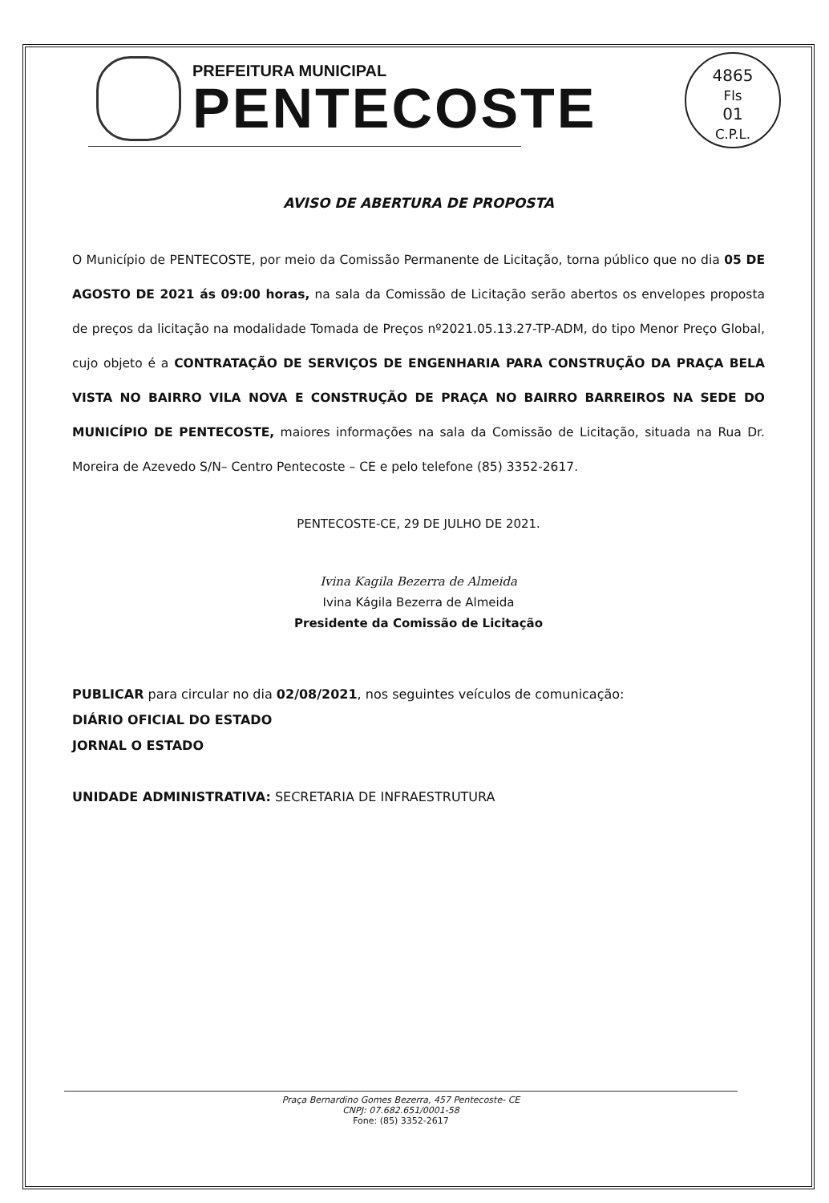4865
Fls
01
C.P.L.
PREFEITURA MUNICIPAL
PENTECOSTE
AVISO DE ABERTURA DE PROPOSTA
O Município de PENTECOSTE, por meio da Comissão Permanente de Licitação, torna público que no dia 05 DE AGOSTO DE 2021 ás 09:00 horas, na sala da Comissão de Licitação serão abertos os envelopes proposta de preços da licitação na modalidade Tomada de Preços nº2021.05.13.27-TP-ADM, do tipo Menor Preço Global, cujo objeto é a CONTRATAÇÃO DE SERVIÇOS DE ENGENHARIA PARA CONSTRUÇÃO DA PRAÇA BELA VISTA NO BAIRRO VILA NOVA E CONSTRUÇÃO DE PRAÇA NO BAIRRO BARREIROS NA SEDE DO MUNICÍPIO DE PENTECOSTE, maiores informações na sala da Comissão de Licitação, situada na Rua Dr. Moreira de Azevedo S/N– Centro Pentecoste – CE e pelo telefone (85) 3352-2617.
PENTECOSTE-CE, 29 DE JULHO DE 2021.
Ivina Kagila Bezerra de Almeida
Ivina Kágila Bezerra de Almeida
Presidente da Comissão de Licitação
PUBLICAR para circular no dia 02/08/2021, nos seguintes veículos de comunicação:
DIÁRIO OFICIAL DO ESTADO
JORNAL O ESTADO
UNIDADE ADMINISTRATIVA: SECRETARIA DE INFRAESTRUTURA
Praça Bernardino Gomes Bezerra, 457 Pentecoste- CE
CNPJ: 07.682.651/0001-58
Fone: (85) 3352-2617